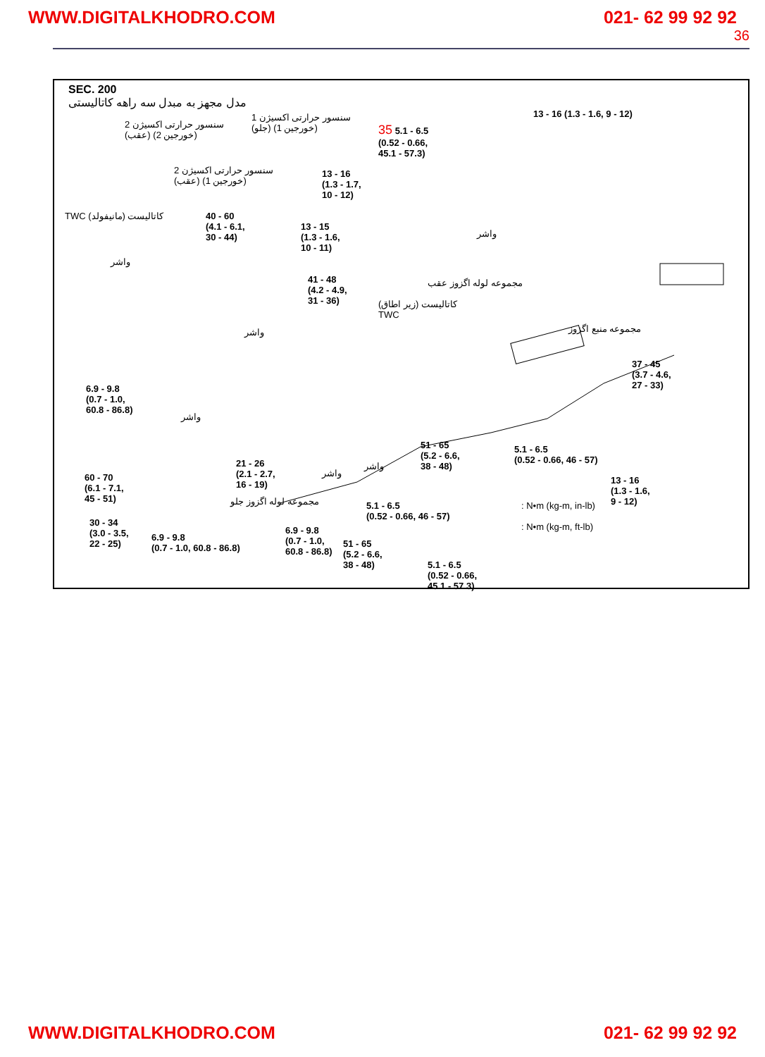WWW.DIGITALKHODRO.COM 021- 62 99 92 92
36
SEC. 200
مدل مجهز به مبدل سه راهه کاتالیستی
سنسور حرارتی اکسیژن 2
(عقب) (خورجین 2)
سنسور حرارتی اکسیژن 1
(جلو) (خورجین 1)
35 5.1 - 6.5
(0.52 - 0.66,
45.1 - 57.3)
13 - 16 (1.3 - 1.6, 9 - 12)
سنسور حرارتی اکسیژن 2
(عقب) (خورجین 1)
13 - 16
(1.3 - 1.7,
10 - 12)
TWC کاتالیست (مانیفولد)
40 - 60
(4.1 - 6.1,
30 - 44)
13 - 15
(1.3 - 1.6,
10 - 11)
واشر
واشر
41 - 48
(4.2 - 4.9,
31 - 36)
مجموعه لوله اگزوز عقب
کاتالیست (زیر اطاق)
TWC
مجموعه منبع اگزوز
واشر
37 - 45
(3.7 - 4.6,
27 - 33)
6.9 - 9.8
(0.7 - 1.0,
60.8 - 86.8)
واشر
51 - 65
(5.2 - 6.6,
38 - 48)
واشر
واشر
13 - 16
(1.3 - 1.6,
9 - 12)
مجموعه لوله اگزوز جلو
30 - 34
(3.0 - 3.5,
22 - 25)
51 - 65
(5.2 - 6.6,
38 - 48)
5.1 - 6.5
(0.52 - 0.66,
45.1 - 57.3)
5.1 - 6.5
(0.52 - 0.66, 46 - 57)
21 - 26
(2.1 - 2.7,
16 - 19)
60 - 70
(6.1 - 7.1,
45 - 51)
: N•m (kg-m, in-lb)
: N•m (kg-m, ft-lb)
5.1 - 6.5
(0.52 - 0.66, 46 - 57)
6.9 - 9.8
(0.7 - 1.0,
60.8 - 86.8)
6.9 - 9.8
(0.7 - 1.0, 60.8 - 86.8)
WWW.DIGITALKHODRO.COM 021- 62 99 92 92